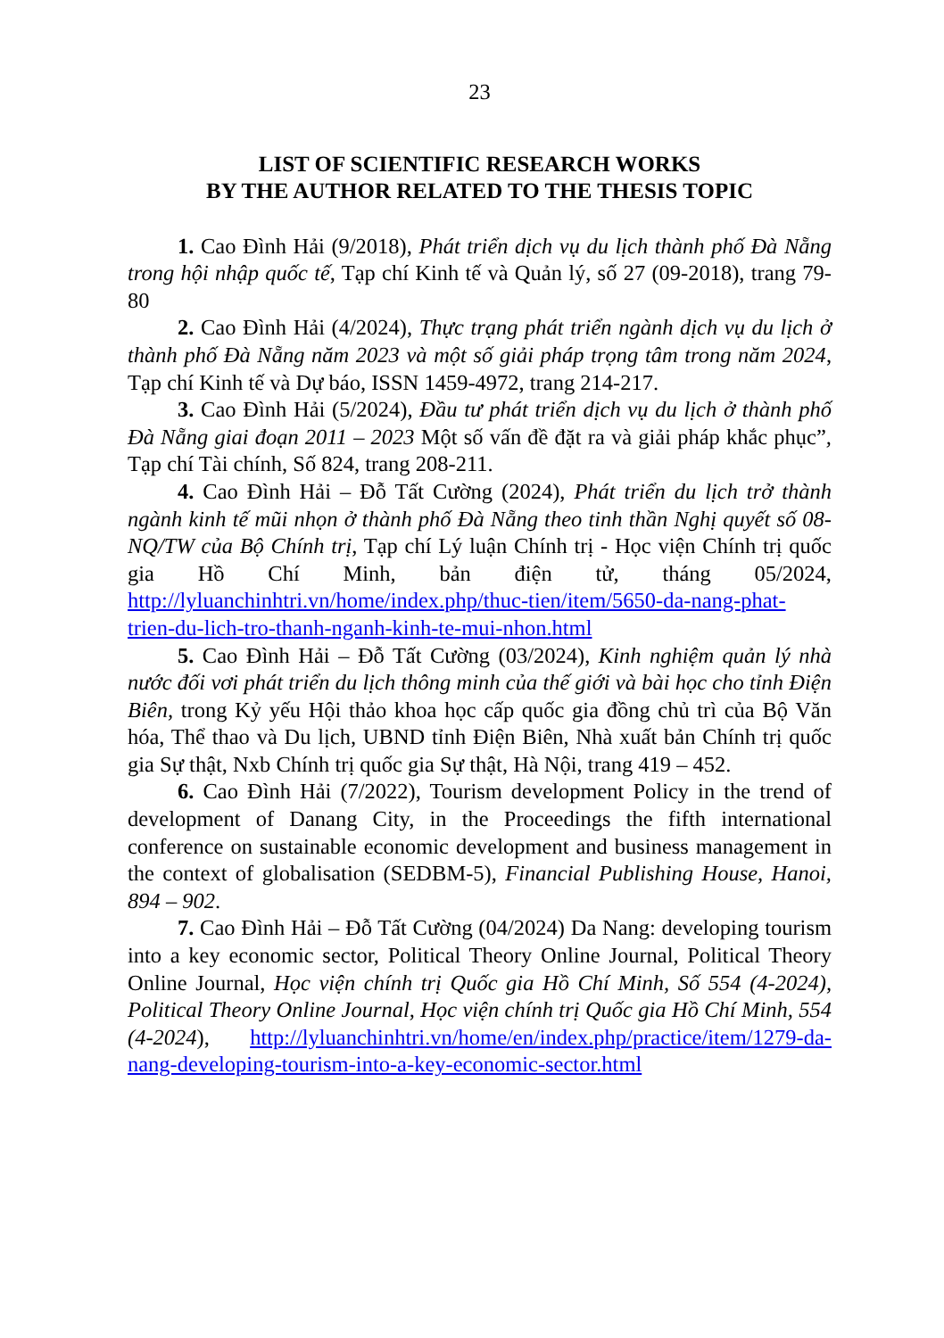23
LIST OF SCIENTIFIC RESEARCH WORKS
BY THE AUTHOR RELATED TO THE THESIS TOPIC
1. Cao Đình Hải (9/2018), Phát triển dịch vụ du lịch thành phố Đà Nẵng trong hội nhập quốc tế, Tạp chí Kinh tế và Quản lý, số 27 (09-2018), trang 79-80
2. Cao Đình Hải (4/2024), Thực trạng phát triển ngành dịch vụ du lịch ở thành phố Đà Nẵng năm 2023 và một số giải pháp trọng tâm trong năm 2024, Tạp chí Kinh tế và Dự báo, ISSN 1459-4972, trang 214-217.
3. Cao Đình Hải (5/2024), Đầu tư phát triển dịch vụ du lịch ở thành phố Đà Nẵng giai đoạn 2011 – 2023 Một số vấn đề đặt ra và giải pháp khắc phục”, Tạp chí Tài chính, Số 824, trang 208-211.
4. Cao Đình Hải – Đỗ Tất Cường (2024), Phát triển du lịch trở thành ngành kinh tế mũi nhọn ở thành phố Đà Nẵng theo tinh thần Nghị quyết số 08-NQ/TW của Bộ Chính trị, Tạp chí Lý luận Chính trị - Học viện Chính trị quốc gia Hồ Chí Minh, bản điện tử, tháng 05/2024, http://lyluanchinhtri.vn/home/index.php/thuc-tien/item/5650-da-nang-phat-trien-du-lich-tro-thanh-nganh-kinh-te-mui-nhon.html
5. Cao Đình Hải – Đỗ Tất Cường (03/2024), Kinh nghiệm quản lý nhà nước đối vơi phát triển du lịch thông minh của thế giới và bài học cho tỉnh Điện Biên, trong Kỷ yếu Hội thảo khoa học cấp quốc gia đồng chủ trì của Bộ Văn hóa, Thể thao và Du lịch, UBND tỉnh Điện Biên, Nhà xuất bản Chính trị quốc gia Sự thật, Nxb Chính trị quốc gia Sự thật, Hà Nội, trang 419 – 452.
6. Cao Đình Hải (7/2022), Tourism development Policy in the trend of development of Danang City, in the Proceedings the fifth international conference on sustainable economic development and business management in the context of globalisation (SEDBM-5), Financial Publishing House, Hanoi, 894 – 902.
7. Cao Đình Hải – Đỗ Tất Cường (04/2024) Da Nang: developing tourism into a key economic sector, Political Theory Online Journal, Political Theory Online Journal, Học viện chính trị Quốc gia Hồ Chí Minh, Số 554 (4-2024), Political Theory Online Journal, Học viện chính trị Quốc gia Hồ Chí Minh, 554 (4-2024), http://lyluanchinhtri.vn/home/en/index.php/practice/item/1279-da-nang-developing-tourism-into-a-key-economic-sector.html